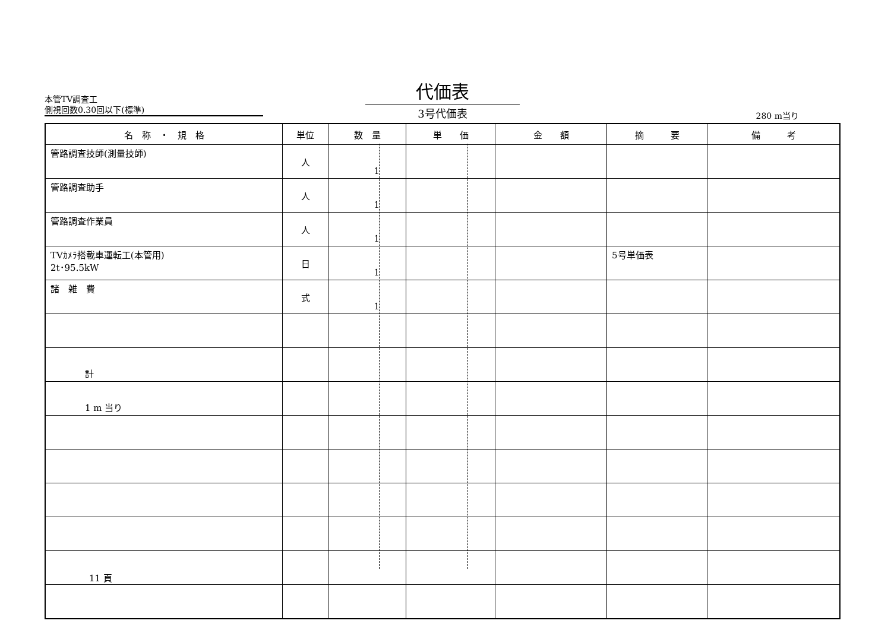本管TV調査工
側視回数0.30回以下(標準)
代価表
3号代価表
280 m当り
| 名 称 ・ 規 格 | 単位 | 数 量 | 単 価 | 金 額 | 摘 要 | 備 考 |
| --- | --- | --- | --- | --- | --- | --- |
| 管路調査技師(測量技師) | 人 | 1 | | | | |
| 管路調査助手 | 人 | 1 | | | | |
| 管路調査作業員 | 人 | 1 | | | | |
| TVｶﾒﾗ搭載車運転工(本管用) 2t･95.5kW | 日 | 1 | | | 5号単価表 | |
| 諸 雑 費 | 式 | 1 | | | | |
| 計 | | | | | | |
| 1 m 当り | | | | | | |
11 頁